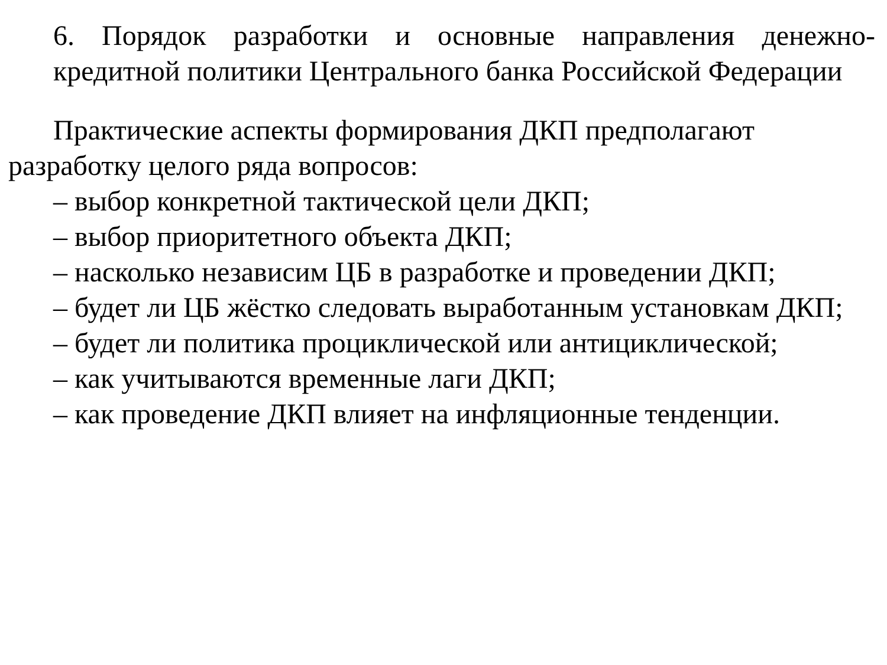6. Порядок разработки и основные направления денежно-кредитной политики Центрального банка Российской Федерации
Практические аспекты формирования ДКП предполагают разработку целого ряда вопросов:
– выбор конкретной тактической цели ДКП;
– выбор приоритетного объекта ДКП;
– насколько независим ЦБ в разработке и проведении ДКП;
– будет ли ЦБ жёстко следовать выработанным установкам ДКП;
– будет ли политика процикличеcкой или антициклической;
– как учитываются временные лаги ДКП;
– как проведение ДКП влияет на инфляционные тенденции.